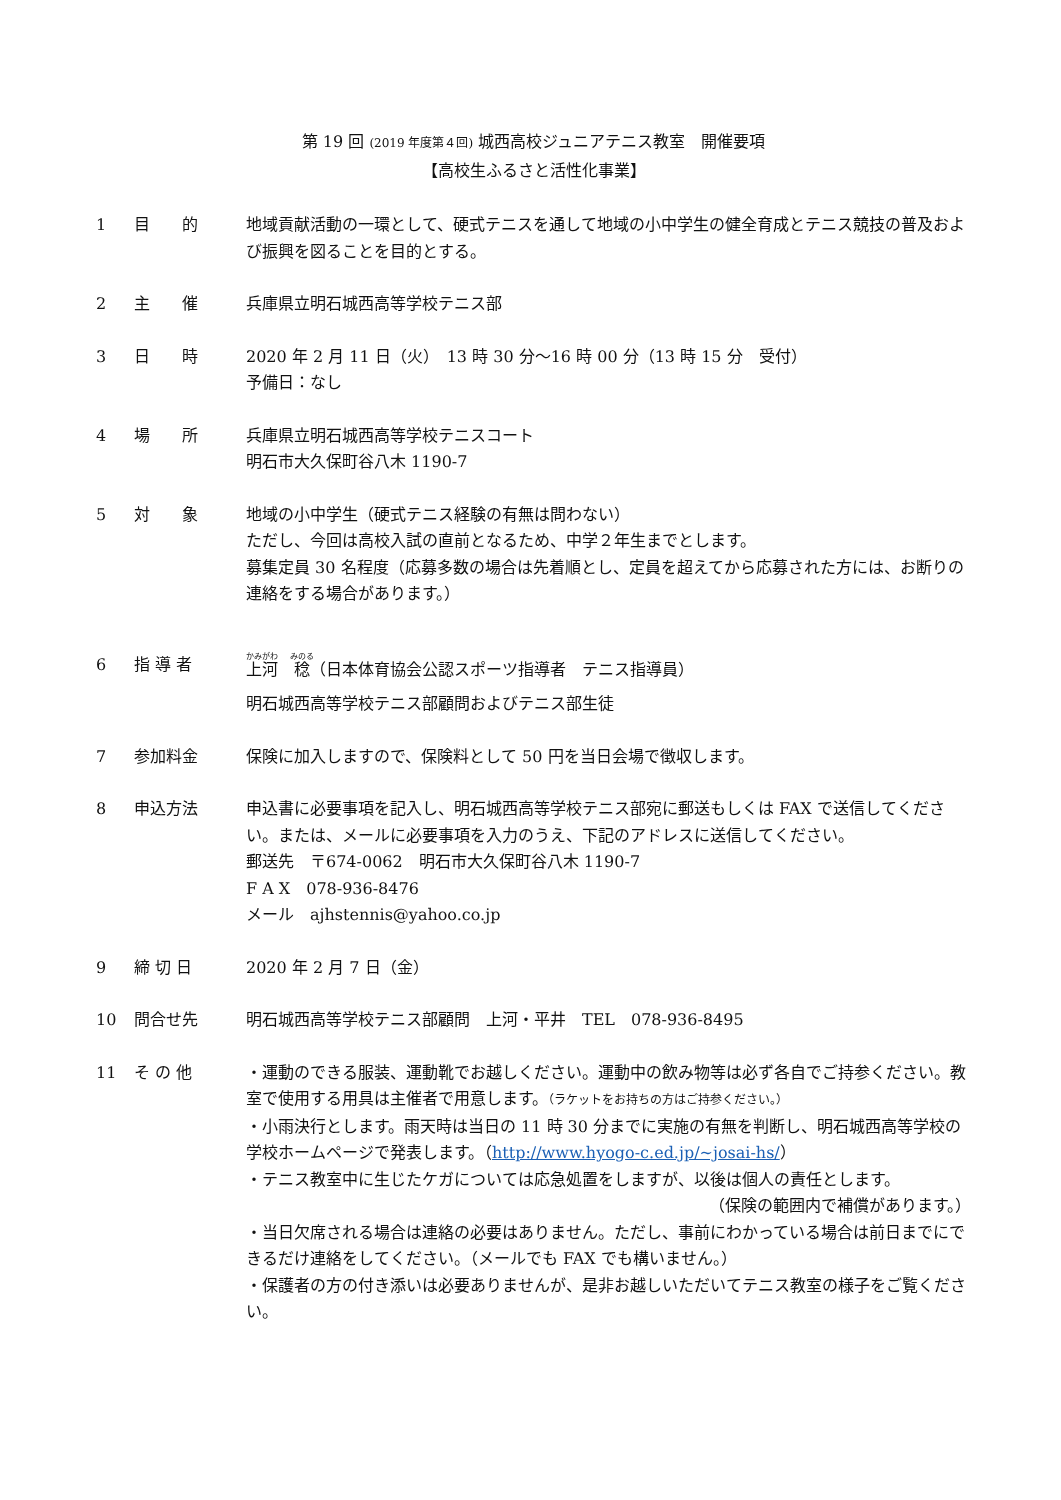第 19 回 (2019 年度第４回) 城西高校ジュニアテニス教室　開催要項
【高校生ふるさと活性化事業】
1 目　　的 地域貢献活動の一環として、硬式テニスを通して地域の小中学生の健全育成とテニス競技の普及および振興を図ることを目的とする。
2 主　　催 兵庫県立明石城西高等学校テニス部
3 日　　時 2020 年 2 月 11 日（火）　13 時 30 分～16 時 00 分（13 時 15 分　受付）
予備日：なし
4 場　　所 兵庫県立明石城西高等学校テニスコート
明石市大久保町谷八木 1190-7
5 対　　象 地域の小中学生（硬式テニス経験の有無は問わない）
ただし、今回は高校入試の直前となるため、中学２年生までとします。
募集定員 30 名程度（応募多数の場合は先着順とし、定員を超えてから応募された方には、お断りの連絡をする場合があります。）
6 指 導 者 上河　稔（日本体育協会公認スポーツ指導者　テニス指導員）
明石城西高等学校テニス部顧問およびテニス部生徒
7 参加料金 保険に加入しますので、保険料として 50 円を当日会場で徴収します。
8 申込方法 申込書に必要事項を記入し、明石城西高等学校テニス部宛に郵送もしくは FAX で送信してください。または、メールに必要事項を入力のうえ、下記のアドレスに送信してください。
郵送先　〒674-0062　明石市大久保町谷八木 1190-7
F A X　078-936-8476
メール　ajhstennis@yahoo.co.jp
9 締 切 日 2020 年 2 月 7 日（金）
10 問合せ先 明石城西高等学校テニス部顧問　上河・平井　TEL　078-936-8495
11 そ の 他 ・運動のできる服装、運動靴でお越しください。運動中の飲み物等は必ず各自でご持参ください。教室で使用する用具は主催者で用意します。（ラケットをお持ちの方はご持参ください。）
・小雨決行とします。雨天時は当日の 11 時 30 分までに実施の有無を判断し、明石城西高等学校の学校ホームページで発表します。（http://www.hyogo-c.ed.jp/~josai-hs/）
・テニス教室中に生じたケガについては応急処置をしますが、以後は個人の責任とします。
（保険の範囲内で補償があります。）
・当日欠席される場合は連絡の必要はありません。ただし、事前にわかっている場合は前日までにできるだけ連絡をしてください。（メールでも FAX でも構いません。）
・保護者の方の付き添いは必要ありませんが、是非お越しいただいてテニス教室の様子をご覧ください。